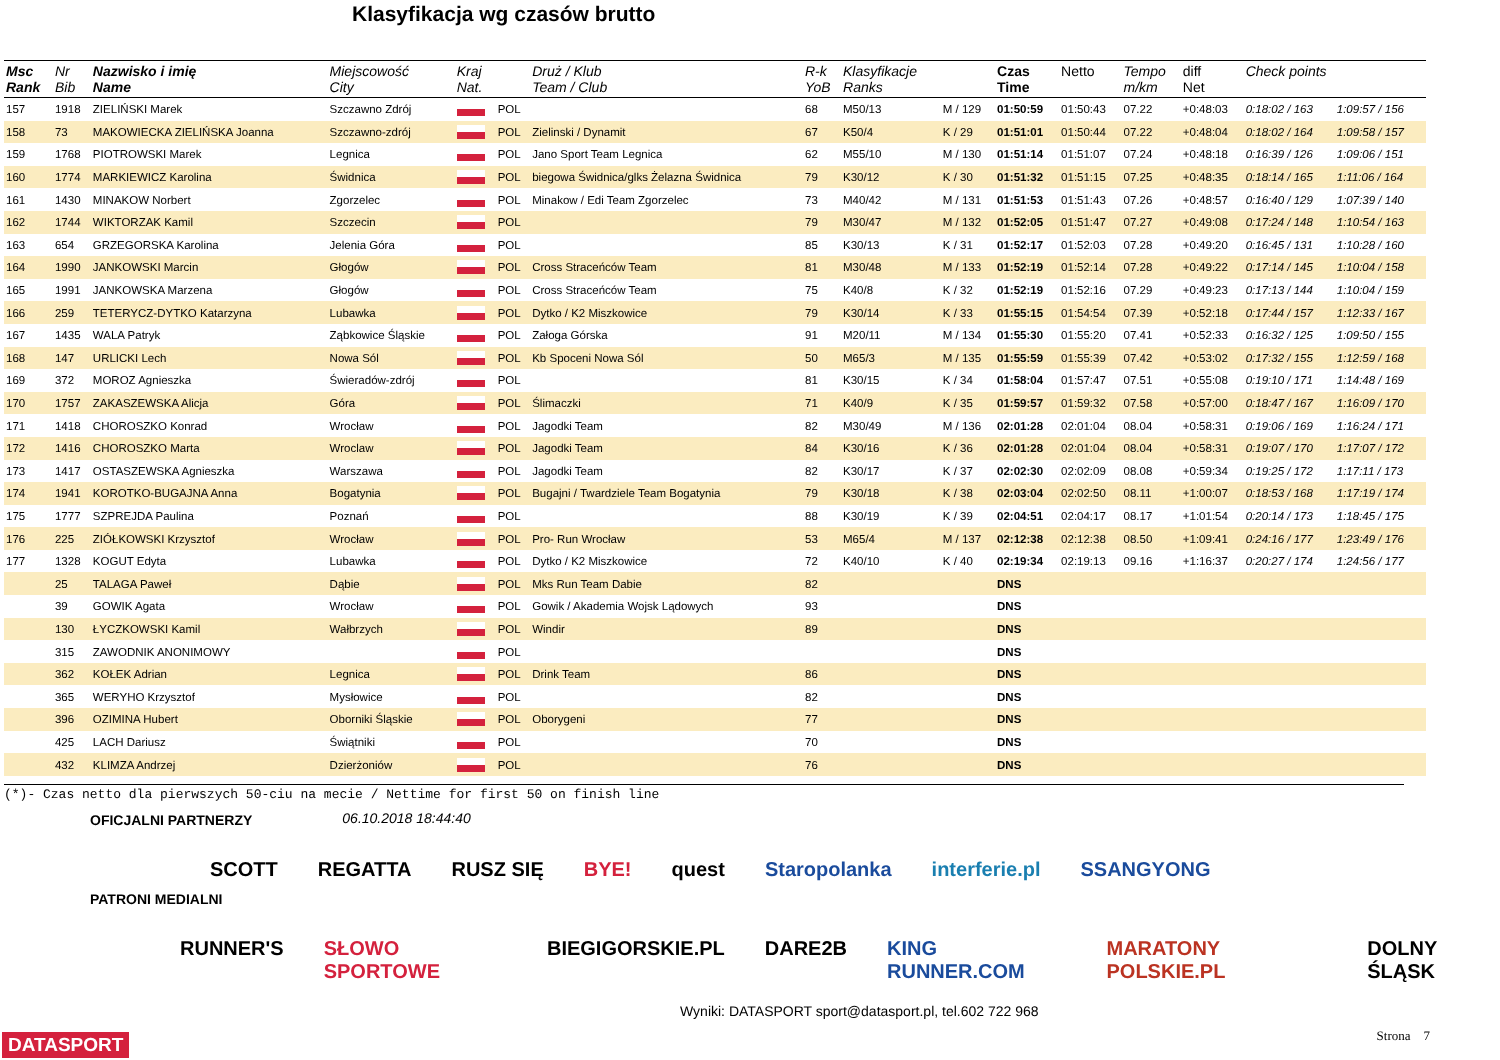Klasyfikacja wg czasów brutto
| Msc Rank | Nr Bib | Nazwisko i imię Name | Miejscowość City | Kraj Nat. | | Druż / Klub Team / Club | R-k YoB | Klasyfikacje Ranks | | Czas Time | Netto | Tempo m/km | diff Net | Check points | |
| --- | --- | --- | --- | --- | --- | --- | --- | --- | --- | --- | --- | --- | --- | --- | --- |
| 157 | 1918 | ZIELIŃSKI Marek | Szczawno Zdrój | | POL | | 68 | M50/13 | M / 129 | 01:50:59 | 01:50:43 | 07.22 | +0:48:03 | 0:18:02 / 163 | 1:09:57 / 156 |
| 158 | 73 | MAKOWIECKA ZIELIŃSKA Joanna | Szczawno-zdrój | | POL | Zielinski / Dynamit | 67 | K50/4 | K / 29 | 01:51:01 | 01:50:44 | 07.22 | +0:48:04 | 0:18:02 / 164 | 1:09:58 / 157 |
| 159 | 1768 | PIOTROWSKI Marek | Legnica | | POL | Jano Sport Team Legnica | 62 | M55/10 | M / 130 | 01:51:14 | 01:51:07 | 07.24 | +0:48:18 | 0:16:39 / 126 | 1:09:06 / 151 |
| 160 | 1774 | MARKIEWICZ Karolina | Świdnica | | POL | biegowa Świdnica/glks Żelazna Świdnica | 79 | K30/12 | K / 30 | 01:51:32 | 01:51:15 | 07.25 | +0:48:35 | 0:18:14 / 165 | 1:11:06 / 164 |
| 161 | 1430 | MINAKOW Norbert | Zgorzelec | | POL | Minakow / Edi Team Zgorzelec | 73 | M40/42 | M / 131 | 01:51:53 | 01:51:43 | 07.26 | +0:48:57 | 0:16:40 / 129 | 1:07:39 / 140 |
| 162 | 1744 | WIKTORZAK Kamil | Szczecin | | POL | | 79 | M30/47 | M / 132 | 01:52:05 | 01:51:47 | 07.27 | +0:49:08 | 0:17:24 / 148 | 1:10:54 / 163 |
| 163 | 654 | GRZEGORSKA Karolina | Jelenia Góra | | POL | | 85 | K30/13 | K / 31 | 01:52:17 | 01:52:03 | 07.28 | +0:49:20 | 0:16:45 / 131 | 1:10:28 / 160 |
| 164 | 1990 | JANKOWSKI Marcin | Głogów | | POL | Cross Straceńców Team | 81 | M30/48 | M / 133 | 01:52:19 | 01:52:14 | 07.28 | +0:49:22 | 0:17:14 / 145 | 1:10:04 / 158 |
| 165 | 1991 | JANKOWSKA Marzena | Głogów | | POL | Cross Straceńców Team | 75 | K40/8 | K / 32 | 01:52:19 | 01:52:16 | 07.29 | +0:49:23 | 0:17:13 / 144 | 1:10:04 / 159 |
| 166 | 259 | TETERYCZ-DYTKO Katarzyna | Lubawka | | POL | Dytko / K2 Miszkowice | 79 | K30/14 | K / 33 | 01:55:15 | 01:54:54 | 07.39 | +0:52:18 | 0:17:44 / 157 | 1:12:33 / 167 |
| 167 | 1435 | WALA Patryk | Ząbkowice Śląskie | | POL | Załoga Górska | 91 | M20/11 | M / 134 | 01:55:30 | 01:55:20 | 07.41 | +0:52:33 | 0:16:32 / 125 | 1:09:50 / 155 |
| 168 | 147 | URLICKI Lech | Nowa Sól | | POL | Kb Spoceni Nowa Sól | 50 | M65/3 | M / 135 | 01:55:59 | 01:55:39 | 07.42 | +0:53:02 | 0:17:32 / 155 | 1:12:59 / 168 |
| 169 | 372 | MOROZ Agnieszka | Świeradów-zdrój | | POL | | 81 | K30/15 | K / 34 | 01:58:04 | 01:57:47 | 07.51 | +0:55:08 | 0:19:10 / 171 | 1:14:48 / 169 |
| 170 | 1757 | ZAKASZEWSKA Alicja | Góra | | POL | Ślimaczki | 71 | K40/9 | K / 35 | 01:59:57 | 01:59:32 | 07.58 | +0:57:00 | 0:18:47 / 167 | 1:16:09 / 170 |
| 171 | 1418 | CHOROSZKO Konrad | Wrocław | | POL | Jagodki Team | 82 | M30/49 | M / 136 | 02:01:28 | 02:01:04 | 08.04 | +0:58:31 | 0:19:06 / 169 | 1:16:24 / 171 |
| 172 | 1416 | CHOROSZKO Marta | Wroclaw | | POL | Jagodki Team | 84 | K30/16 | K / 36 | 02:01:28 | 02:01:04 | 08.04 | +0:58:31 | 0:19:07 / 170 | 1:17:07 / 172 |
| 173 | 1417 | OSTASZEWSKA Agnieszka | Warszawa | | POL | Jagodki Team | 82 | K30/17 | K / 37 | 02:02:30 | 02:02:09 | 08.08 | +0:59:34 | 0:19:25 / 172 | 1:17:11 / 173 |
| 174 | 1941 | KOROTKO-BUGAJNA Anna | Bogatynia | | POL | Bugajni / Twardziele Team Bogatynia | 79 | K30/18 | K / 38 | 02:03:04 | 02:02:50 | 08.11 | +1:00:07 | 0:18:53 / 168 | 1:17:19 / 174 |
| 175 | 1777 | SZPREJDA Paulina | Poznań | | POL | | 88 | K30/19 | K / 39 | 02:04:51 | 02:04:17 | 08.17 | +1:01:54 | 0:20:14 / 173 | 1:18:45 / 175 |
| 176 | 225 | ZIÓŁKOWSKI Krzysztof | Wrocław | | POL | Pro- Run Wrocław | 53 | M65/4 | M / 137 | 02:12:38 | 02:12:38 | 08.50 | +1:09:41 | 0:24:16 / 177 | 1:23:49 / 176 |
| 177 | 1328 | KOGUT Edyta | Lubawka | | POL | Dytko / K2 Miszkowice | 72 | K40/10 | K / 40 | 02:19:34 | 02:19:13 | 09.16 | +1:16:37 | 0:20:27 / 174 | 1:24:56 / 177 |
| | 25 | TALAGA Paweł | Dąbie | | POL | Mks Run Team Dabie | 82 | | | DNS | | | | | |
| | 39 | GOWIK Agata | Wrocław | | POL | Gowik / Akademia Wojsk Lądowych | 93 | | | DNS | | | | | |
| | 130 | ŁYCZKOWSKI Kamil | Wałbrzych | | POL | Windir | 89 | | | DNS | | | | | |
| | 315 | ZAWODNIK ANONIMOWY | | | POL | | | | | DNS | | | | | |
| | 362 | KOŁEK Adrian | Legnica | | POL | Drink Team | 86 | | | DNS | | | | | |
| | 365 | WERYHO Krzysztof | Mysłowice | | POL | | 82 | | | DNS | | | | | |
| | 396 | OZIMINA Hubert | Oborniki Śląskie | | POL | Oborygeni | 77 | | | DNS | | | | | |
| | 425 | LACH Dariusz | Świątniki | | POL | | 70 | | | DNS | | | | | |
| | 432 | KLIMZA Andrzej | Dzierżoniów | | POL | | 76 | | | DNS | | | | | |
(*)- Czas netto dla pierwszych 50-ciu na mecie / Nettime for first 50 on finish line
OFICJALNI PARTNERZY 06.10.2018 18:44:40
SCOTT REGATTA RUSZ SIĘ BYE! quest Staropolanka interferie.pl SSANGYONG
PATRONI MEDIALNI
RUNNER'S SŁOWO SPORTOWE BIEGIGORSKIE.PL DARE2B KING RUNNER.COM MARATONY POLSKIE.PL DOLNY ŚLĄSK
Wyniki: DATASPORT sport@datasport.pl, tel.602 722 968
DATASPORT Strona 7